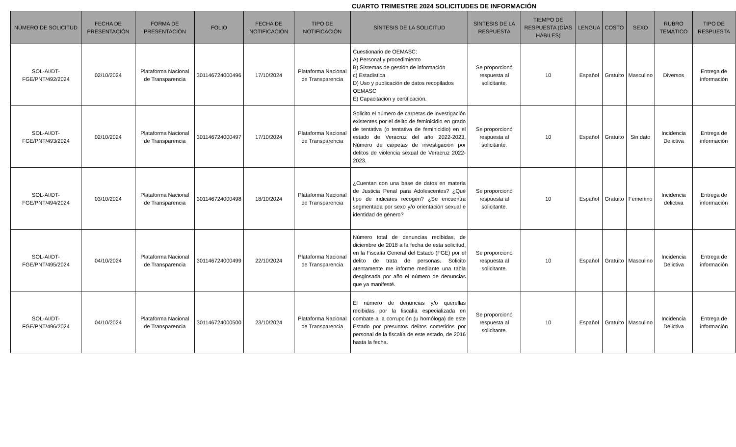CUARTO TRIMESTRE 2024 SOLICITUDES DE INFORMACIÓN
| NÚMERO DE SOLICITUD | FECHA DE PRESENTACIÓN | FORMA DE PRESENTACIÓN | FOLIO | FECHA DE NOTIFICACIÓN | TIPO DE NOTIFICACIÓN | SÍNTESIS DE LA SOLICITUD | SÍNTESIS DE LA RESPUESTA | TIEMPO DE RESPUESTA (DÍAS HÁBILES) | LENGUA | COSTO | SEXO | RUBRO TEMÁTICO | TIPO DE RESPUESTA |
| --- | --- | --- | --- | --- | --- | --- | --- | --- | --- | --- | --- | --- | --- |
| SOL-AI/DT-FGE/PNT/492/2024 | 02/10/2024 | Plataforma Nacional de Transparencia | 301146724000496 | 17/10/2024 | Plataforma Nacional de Transparencia | Cuestionario de OEMASC: A) Personal y procedimiento B) Sistemas de gestión de información c) Estadística D) Uso y publicación de datos recopilados OEMASC E) Capacitación y certificación. | Se proporcionó respuesta al solicitante. | 10 | Español | Gratuito | Masculino | Diversos | Entrega de información |
| SOL-AI/DT-FGE/PNT/493/2024 | 02/10/2024 | Plataforma Nacional de Transparencia | 301146724000497 | 17/10/2024 | Plataforma Nacional de Transparencia | Solicito el número de carpetas de investigación existentes por el delito de feminicidio en grado de tentativa (o tentativa de feminicidio) en el estado de Veracruz del año 2022-2023, Número de carpetas de investigación por delitos de violencia sexual de Veracruz 2022-2023. | Se proporcionó respuesta al solicitante. | 10 | Español | Gratuito | Sin dato | Incidencia Delictiva | Entrega de información |
| SOL-AI/DT-FGE/PNT/494/2024 | 03/10/2024 | Plataforma Nacional de Transparencia | 301146724000498 | 18/10/2024 | Plataforma Nacional de Transparencia | ¿Cuentan con una base de datos en materia de Justicia Penal para Adolescentes? ¿Qué tipo de indicares recogen? ¿Se encuentra segmentada por sexo y/o orientación sexual e identidad de género? | Se proporcionó respuesta al solicitante. | 10 | Español | Gratuito | Femenino | Incidencia delictiva | Entrega de información |
| SOL-AI/DT-FGE/PNT/495/2024 | 04/10/2024 | Plataforma Nacional de Transparencia | 301146724000499 | 22/10/2024 | Plataforma Nacional de Transparencia | Número total de denuncias recibidas, de diciembre de 2018 a la fecha de esta solicitud, en la Fiscalía General del Estado (FGE) por el delito de trata de personas. Solicito atentamente me informe mediante una tabla desglosada por año el número de denuncias que ya manifesté. | Se proporcionó respuesta al solicitante. | 10 | Español | Gratuito | Masculino | Incidencia Delictiva | Entrega de información |
| SOL-AI/DT-FGE/PNT/496/2024 | 04/10/2024 | Plataforma Nacional de Transparencia | 301146724000500 | 23/10/2024 | Plataforma Nacional de Transparencia | El número de denuncias y/o querellas recibidas por la fiscalía especializada en combate a la corrupción (u homóloga) de este Estado por presuntos delitos cometidos por personal de la fiscalía de este estado, de 2016 hasta la fecha. | Se proporcionó respuesta al solicitante. | 10 | Español | Gratuito | Masculino | Incidencia Delictiva | Entrega de información |